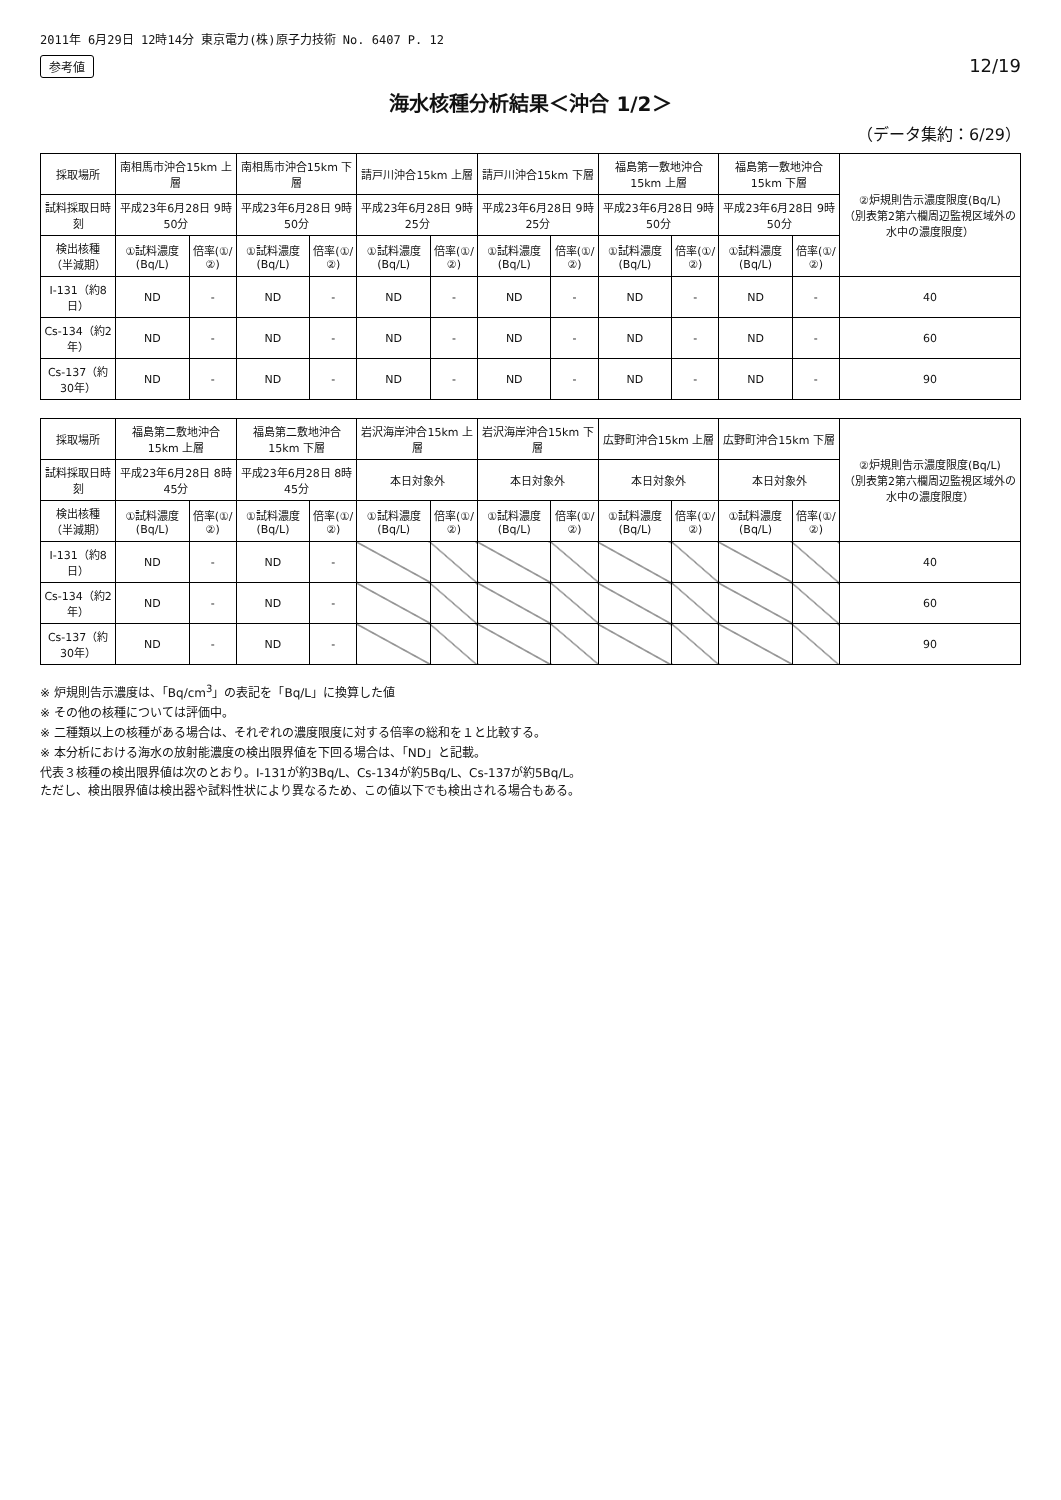2011年 6月29日 12時14分 東京電力(株)原子力技術 No. 6407 P. 12
参考値 12/19
海水核種分析結果＜沖合 1/2＞
（データ集約：6/29）
| 採取場所 | 南相馬市沖合15km 上層 | | 南相馬市沖合15km 下層 | | 請戸川沖合15km 上層 | | 請戸川沖合15km 下層 | | 福島第一敷地沖合15km 上層 | | 福島第一敷地沖合15km 下層 | | ②炉規則告示濃度限度(Bq/L) （別表第2第六欄周辺監視区域外の水中の濃度限度） |
| --- | --- | --- | --- | --- | --- | --- | --- | --- | --- | --- | --- | --- | --- |
| 試料採取日時刻 | 平成23年6月28日 9時50分 | | 平成23年6月28日 9時50分 | | 平成23年6月28日 9時25分 | | 平成23年6月28日 9時25分 | | 平成23年6月28日 9時50分 | | 平成23年6月28日 9時50分 | | |
| 検出核種 （半減期） | ①試料濃度(Bq/L) | 倍率(①/②) | ①試料濃度(Bq/L) | 倍率(①/②) | ①試料濃度(Bq/L) | 倍率(①/②) | ①試料濃度(Bq/L) | 倍率(①/②) | ①試料濃度(Bq/L) | 倍率(①/②) | ①試料濃度(Bq/L) | 倍率(①/②) | |
| I-131（約8日） | ND | - | ND | - | ND | - | ND | - | ND | - | ND | - | 40 |
| Cs-134（約2年） | ND | - | ND | - | ND | - | ND | - | ND | - | ND | - | 60 |
| Cs-137（約30年） | ND | - | ND | - | ND | - | ND | - | ND | - | ND | - | 90 |
| 採取場所 | 福島第二敷地沖合15km 上層 | | 福島第二敷地沖合15km 下層 | | 岩沢海岸沖合15km 上層 | | 岩沢海岸沖合15km 下層 | | 広野町沖合15km 上層 | | 広野町沖合15km 下層 | | ②炉規則告示濃度限度(Bq/L) （別表第2第六欄周辺監視区域外の水中の濃度限度） |
| --- | --- | --- | --- | --- | --- | --- | --- | --- | --- | --- | --- | --- | --- |
| 試料採取日時刻 | 平成23年6月28日 8時45分 | | 平成23年6月28日 8時45分 | | 本日対象外 | | 本日対象外 | | 本日対象外 | | 本日対象外 | | |
| 検出核種 （半減期） | ①試料濃度(Bq/L) | 倍率(①/②) | ①試料濃度(Bq/L) | 倍率(①/②) | ①試料濃度(Bq/L) | 倍率(①/②) | ①試料濃度(Bq/L) | 倍率(①/②) | ①試料濃度(Bq/L) | 倍率(①/②) | ①試料濃度(Bq/L) | 倍率(①/②) | |
| I-131（約8日） | ND | - | ND | - | | | | | | | | | 40 |
| Cs-134（約2年） | ND | - | ND | - | | | | | | | | | 60 |
| Cs-137（約30年） | ND | - | ND | - | | | | | | | | | 90 |
※ 炉規則告示濃度は、「Bq/cm<sup>3</sup>」の表記を「Bq/L」に換算した値
※ その他の核種については評価中。
※ 二種類以上の核種がある場合は、それぞれの濃度限度に対する倍率の総和を１と比較する。
※ 本分析における海水の放射能濃度の検出限界値を下回る場合は、「ND」と記載。
代表３核種の検出限界値は次のとおり。I-131が約3Bq/L、Cs-134が約5Bq/L、Cs-137が約5Bq/L。
ただし、検出限界値は検出器や試料性状により異なるため、この値以下でも検出される場合もある。